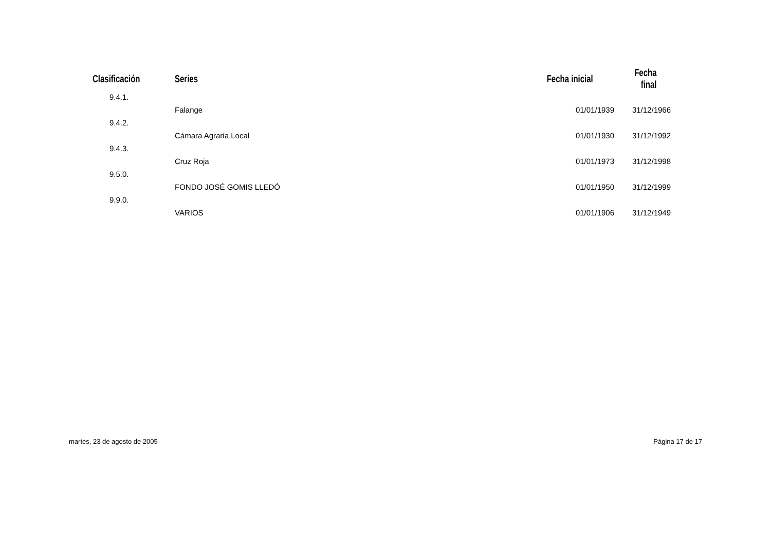| Clasificación | Series | Fecha inicial | Fecha final |
| --- | --- | --- | --- |
| 9.4.1. | | | |
| | Falange | 01/01/1939 | 31/12/1966 |
| 9.4.2. | | | |
| | Cámara Agraria Local | 01/01/1930 | 31/12/1992 |
| 9.4.3. | | | |
| | Cruz Roja | 01/01/1973 | 31/12/1998 |
| 9.5.0. | | | |
| | FONDO JOSÉ GOMIS LLEDÓ | 01/01/1950 | 31/12/1999 |
| 9.9.0. | | | |
| | VARIOS | 01/01/1906 | 31/12/1949 |
martes, 23 de agosto de 2005 Página 17 de 17